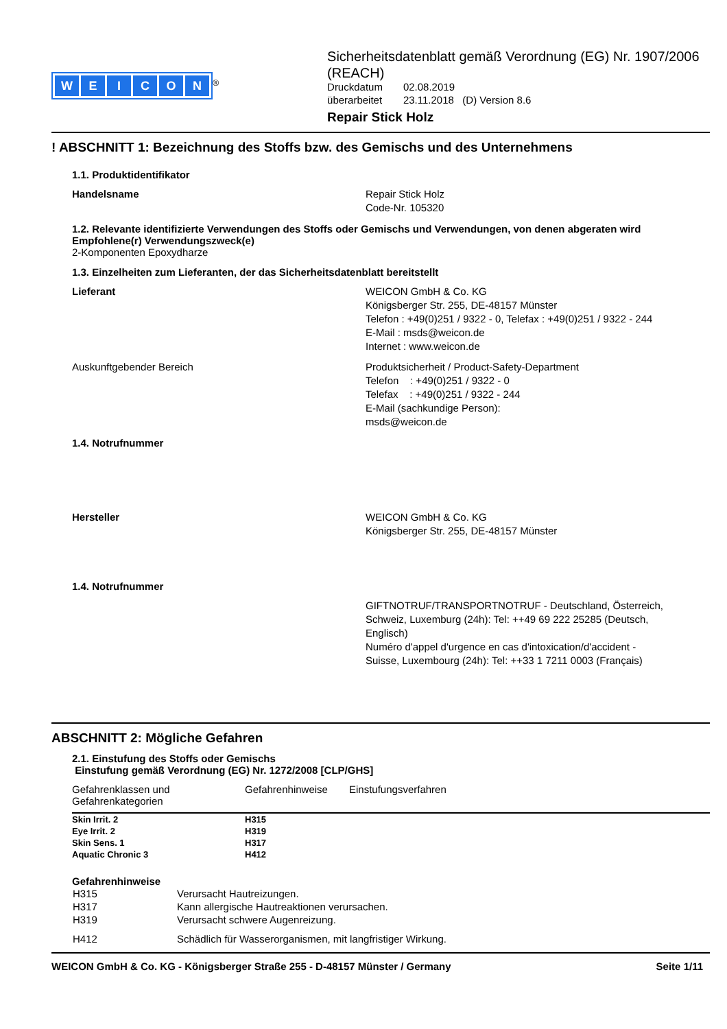WEICON
<sup>®</sup>
Sicherheitsdatenblatt gemäß Verordnung (EG) Nr. 1907/2006 (REACH)
| Druckdatum | 02.08.2019 |
| überarbeitet | 23.11.2018 (D) Version 8.6 |
Repair Stick Holz
! ABSCHNITT 1: Bezeichnung des Stoffs bzw. des Gemischs und des Unternehmens
1.1. Produktidentifikator
Handelsname Repair Stick Holz
Code-Nr. 105320
1.2. Relevante identifizierte Verwendungen des Stoffs oder Gemischs und Verwendungen, von denen abgeraten wird
Empfohlene(r) Verwendungszweck(e)
2-Komponenten Epoxydharze
1.3. Einzelheiten zum Lieferanten, der das Sicherheitsdatenblatt bereitstellt
Lieferant WEICON GmbH & Co. KG
Königsberger Str. 255, DE-48157 Münster
Telefon : +49(0)251 / 9322 - 0, Telefax : +49(0)251 / 9322 - 244
E-Mail : msds@weicon.de
Internet : www.weicon.de
Auskunftgebender Bereich Produktsicherheit / Product-Safety-Department
Telefon : +49(0)251 / 9322 - 0
Telefax : +49(0)251 / 9322 - 244
E-Mail (sachkundige Person):
msds@weicon.de
1.4. Notrufnummer
Hersteller WEICON GmbH & Co. KG
Königsberger Str. 255, DE-48157 Münster
1.4. Notrufnummer
GIFTNOTRUF/TRANSPORTNOTRUF - Deutschland, Österreich, Schweiz, Luxemburg (24h): Tel: ++49 69 222 25285 (Deutsch, Englisch)
Numéro d'appel d'urgence en cas d'intoxication/d'accident - Suisse, Luxembourg (24h): Tel: ++33 1 7211 0003 (Français)
ABSCHNITT 2: Mögliche Gefahren
2.1. Einstufung des Stoffs oder Gemischs
Einstufung gemäß Verordnung (EG) Nr. 1272/2008 [CLP/GHS]
| Gefahrenklassen und Gefahrenkategorien | Gefahrenhinweise | Einstufungsverfahren |
| --- | --- | --- |
| Skin Irrit. 2 | H315 | |
| Eye Irrit. 2 | H319 | |
| Skin Sens. 1 | H317 | |
| Aquatic Chronic 3 | H412 | |
Gefahrenhinweise
| H315 | Verursacht Hautreizungen. |
| H317 | Kann allergische Hautreaktionen verursachen. |
| H319 | Verursacht schwere Augenreizung. |
| H412 | Schädlich für Wasserorganismen, mit langfristiger Wirkung. |
WEICON GmbH & Co. KG - Königsberger Straße 255 - D-48157 Münster / Germany Seite 1/11